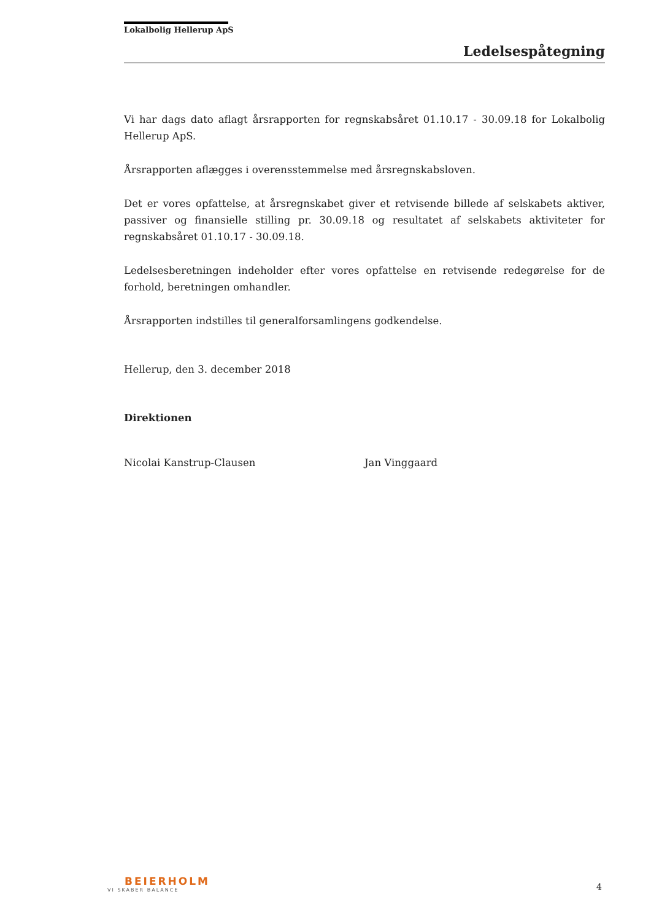Lokalbolig Hellerup ApS
Ledelsespåtegning
Vi har dags dato aflagt årsrapporten for regnskabsåret 01.10.17 - 30.09.18 for Lokalbolig Hellerup ApS.
Årsrapporten aflægges i overensstemmelse med årsregnskabsloven.
Det er vores opfattelse, at årsregnskabet giver et retvisende billede af selskabets aktiver, passiver og finansielle stilling pr. 30.09.18 og resultatet af selskabets aktiviteter for regnskabsåret 01.10.17 - 30.09.18.
Ledelsesberetningen indeholder efter vores opfattelse en retvisende redegørelse for de forhold, beretningen omhandler.
Årsrapporten indstilles til generalforsamlingens godkendelse.
Hellerup, den 3. december 2018
Direktionen
Nicolai Kanstrup-Clausen Jan Vinggaard
BEIERHOLM
VI SKABER BALANCE
4